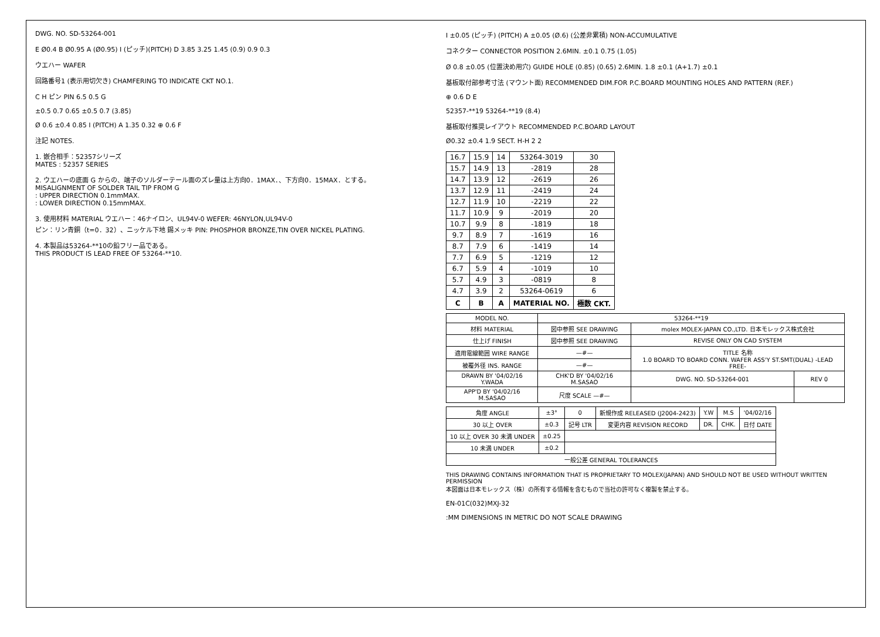DWG. NO. SD-53264-001
E Ø0.4 B Ø0.95 A (Ø0.95) I (ピッチ)(PITCH) D 3.85 3.25 1.45 (0.9) 0.9 0.3
ウエハー WAFER
回路番号1 (表示用切欠き) CHAMFERING TO INDICATE CKT NO.1.
C H ピン PIN 6.5 0.5 G
±0.5 0.7 0.65 ±0.5 0.7 (3.85)
Ø 0.6 ±0.4 0.85 I (PITCH) A 1.35 0.32 ⊕ 0.6 F
注記 NOTES.
1. 嵌合相手：52357シリーズ
MATES : 52357 SERIES
2. ウエハーの底面 G からの、端子のソルダーテール面のズレ量は上方向0．1MAX．、下方向0．15MAX．とする。
MISALIGNMENT OF SOLDER TAIL TIP FROM G
: UPPER DIRECTION 0.1mmMAX.
: LOWER DIRECTION 0.15mmMAX.
3. 使用材料 MATERIAL ウエハー：46ナイロン、UL94V-0 WEFER: 46NYLON,UL94V-0
ピン：リン青銅（t=0．32）、ニッケル下地 錫メッキ PIN: PHOSPHOR BRONZE,TIN OVER NICKEL PLATING.
4. 本製品は53264-**10の鉛フリー品である。
THIS PRODUCT IS LEAD FREE OF 53264-**10.
I ±0.05 (ピッチ) (PITCH) A ±0.05 (Ø.6) (公差非累積) NON-ACCUMULATIVE
コネクター CONNECTOR POSITION 2.6MIN. ±0.1 0.75 (1.05)
Ø 0.8 ±0.05 (位置決め用穴) GUIDE HOLE (0.85) (0.65) 2.6MIN. 1.8 ±0.1 (A+1.7) ±0.1
基板取付部参考寸法 (マウント面) RECOMMENDED DIM.FOR P.C.BOARD MOUNTING HOLES AND PATTERN (REF.)
⊕ 0.6 D E
52357-**19 53264-**19 (8.4)
基板取付推奨レイアウト RECOMMENDED P.C.BOARD LAYOUT
Ø0.32 ±0.4 1.9 SECT. H-H 2 2
| 16.7 | 15.9 | 14 | 53264-3019 | 30 |
| 15.7 | 14.9 | 13 | -2819 | 28 |
| 14.7 | 13.9 | 12 | -2619 | 26 |
| 13.7 | 12.9 | 11 | -2419 | 24 |
| 12.7 | 11.9 | 10 | -2219 | 22 |
| 11.7 | 10.9 | 9 | -2019 | 20 |
| 10.7 | 9.9 | 8 | -1819 | 18 |
| 9.7 | 8.9 | 7 | -1619 | 16 |
| 8.7 | 7.9 | 6 | -1419 | 14 |
| 7.7 | 6.9 | 5 | -1219 | 12 |
| 6.7 | 5.9 | 4 | -1019 | 10 |
| 5.7 | 4.9 | 3 | -0819 | 8 |
| 4.7 | 3.9 | 2 | 53264-0619 | 6 |
| C | B | A | MATERIAL NO. | 極数 CKT. |
| MODEL NO. | 53264-**19 | | |
| 材料 MATERIAL | 図中参照 SEE DRAWING | molex MOLEX-JAPAN CO.,LTD. 日本モレックス株式会社 | |
| 仕上げ FINISH | 図中参照 SEE DRAWING | REVISE ONLY ON CAD SYSTEM | |
| 適用電線範囲 WIRE RANGE | —#— | TITLE 名称 1.0 BOARD TO BOARD CONN. WAFER ASS'Y ST.SMT(DUAL) -LEAD FREE- | |
| 被覆外径 INS. RANGE | —#— | | |
| DRAWN BY '04/02/16 Y.WADA | CHK'D BY '04/02/16 M.SASAO | DWG. NO. SD-53264-001 | REV 0 |
| APP'D BY '04/02/16 M.SASAO | 尺度 SCALE —#— | | |
| 角度 ANGLE | ±3° | 0 | 新規作成 RELEASED (J2004-2423) | Y.W | M.S | '04/02/16 |
| 30 以上 OVER | ±0.3 | 記号 LTR | 変更内容 REVISION RECORD | DR. | CHK. | 日付 DATE |
| 10 以上 OVER 30 未満 UNDER | ±0.25 | | | | | |
| 10 未満 UNDER | ±0.2 | | | | | |
| 一般公差 GENERAL TOLERANCES | | | | | | |
THIS DRAWING CONTAINS INFORMATION THAT IS PROPRIETARY TO MOLEX(JAPAN) AND SHOULD NOT BE USED WITHOUT WRITTEN PERMISSION
本図面は日本モレックス（株）の所有する情報を含むもので当社の許可なく複製を禁止する。
EN-01C(032)MXJ-32
:MM DIMENSIONS IN METRIC DO NOT SCALE DRAWING